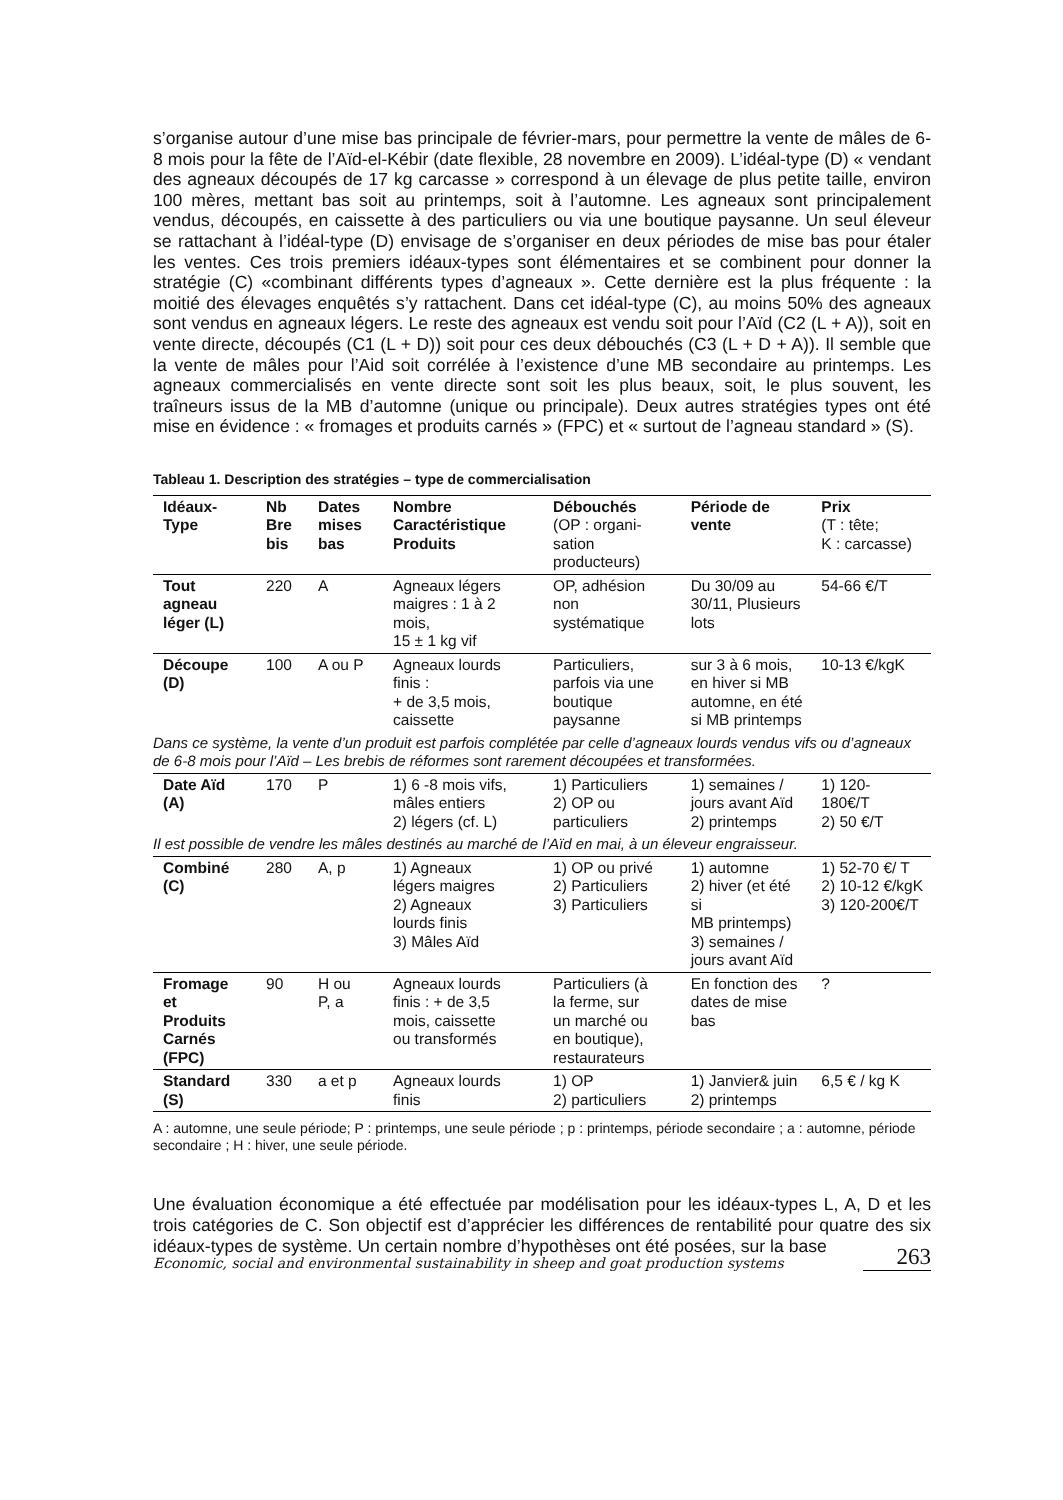s’organise autour d’une mise bas principale de février-mars, pour permettre la vente de mâles de 6-8 mois pour la fête de l’Aïd-el-Kébir (date flexible, 28 novembre en 2009). L’idéal-type (D) « vendant des agneaux découpés de 17 kg carcasse » correspond à un élevage de plus petite taille, environ 100 mères, mettant bas soit au printemps, soit à l’automne. Les agneaux sont principalement vendus, découpés, en caissette à des particuliers ou via une boutique paysanne. Un seul éleveur se rattachant à l’idéal-type (D) envisage de s’organiser en deux périodes de mise bas pour étaler les ventes. Ces trois premiers idéaux-types sont élémentaires et se combinent pour donner la stratégie (C) «combinant différents types d’agneaux ». Cette dernière est la plus fréquente : la moitié des élevages enquêtés s’y rattachent. Dans cet idéal-type (C), au moins 50% des agneaux sont vendus en agneaux légers. Le reste des agneaux est vendu soit pour l’Aïd (C2 (L + A)), soit en vente directe, découpés (C1 (L + D)) soit pour ces deux débouchés (C3 (L + D + A)). Il semble que la vente de mâles pour l’Aid soit corrélée à l’existence d’une MB secondaire au printemps. Les agneaux commercialisés en vente directe sont soit les plus beaux, soit, le plus souvent, les traîneurs issus de la MB d’automne (unique ou principale). Deux autres stratégies types ont été mise en évidence : « fromages et produits carnés » (FPC) et « surtout de l’agneau standard » (S).
Tableau 1. Description des stratégies – type de commercialisation
| Idéaux- Type | Nb Bre bis | Dates mises bas | Nombre Caractéristique Produits | Débouchés (OP : organi- sation producteurs) | Période de vente | Prix (T : tête; K : carcasse) |
| Tout agneau léger (L) | 220 | A | Agneaux légers maigres : 1 à 2 mois, 15 ± 1 kg vif | OP, adhésion non systématique | Du 30/09 au 30/11, Plusieurs lots | 54-66 €/T |
| Découpe (D) | 100 | A ou P | Agneaux lourds finis : + de 3,5 mois, caissette | Particuliers, parfois via une boutique paysanne | sur 3 à 6 mois, en hiver si MB automne, en été si MB printemps | 10-13 €/kgK |
| Dans ce système, la vente d’un produit est parfois complétée par celle d’agneaux lourds vendus vifs ou d’agneaux de 6-8 mois pour l’Aïd – Les brebis de réformes sont rarement découpées et transformées. | | | | | | |
| Date Aïd (A) | 170 | P | 1) 6 -8 mois vifs, mâles entiers 2) légers (cf. L) | 1) Particuliers 2) OP ou particuliers | 1) semaines / jours avant Aïd 2) printemps | 1) 120- 180€/T 2) 50 €/T |
| Il est possible de vendre les mâles destinés au marché de l’Aïd en mai, à un éleveur engraisseur. | | | | | | |
| Combiné (C) | 280 | A, p | 1) Agneaux légers maigres 2) Agneaux lourds finis 3) Mâles Aïd | 1) OP ou privé 2) Particuliers 3) Particuliers | 1) automne 2) hiver (et été si MB printemps) 3) semaines / jours avant Aïd | 1) 52-70 €/ T 2) 10-12 €/kgK 3) 120-200€/T |
| Fromage et Produits Carnés (FPC) | 90 | H ou P, a | Agneaux lourds finis : + de 3,5 mois, caissette ou transformés | Particuliers (à la ferme, sur un marché ou en boutique), restaurateurs | En fonction des dates de mise bas | ? |
| Standard (S) | 330 | a et p | Agneaux lourds finis | 1) OP 2) particuliers | 1) Janvier& juin 2) printemps | 6,5 € / kg K |
A : automne, une seule période; P : printemps, une seule période ; p : printemps, période secondaire ; a : automne, période secondaire ; H : hiver, une seule période.
Une évaluation économique a été effectuée par modélisation pour les idéaux-types L, A, D et les trois catégories de C. Son objectif est d’apprécier les différences de rentabilité pour quatre des six idéaux-types de système. Un certain nombre d’hypothèses ont été posées, sur la base
Economic, social and environmental sustainability in sheep and goat production systems 263